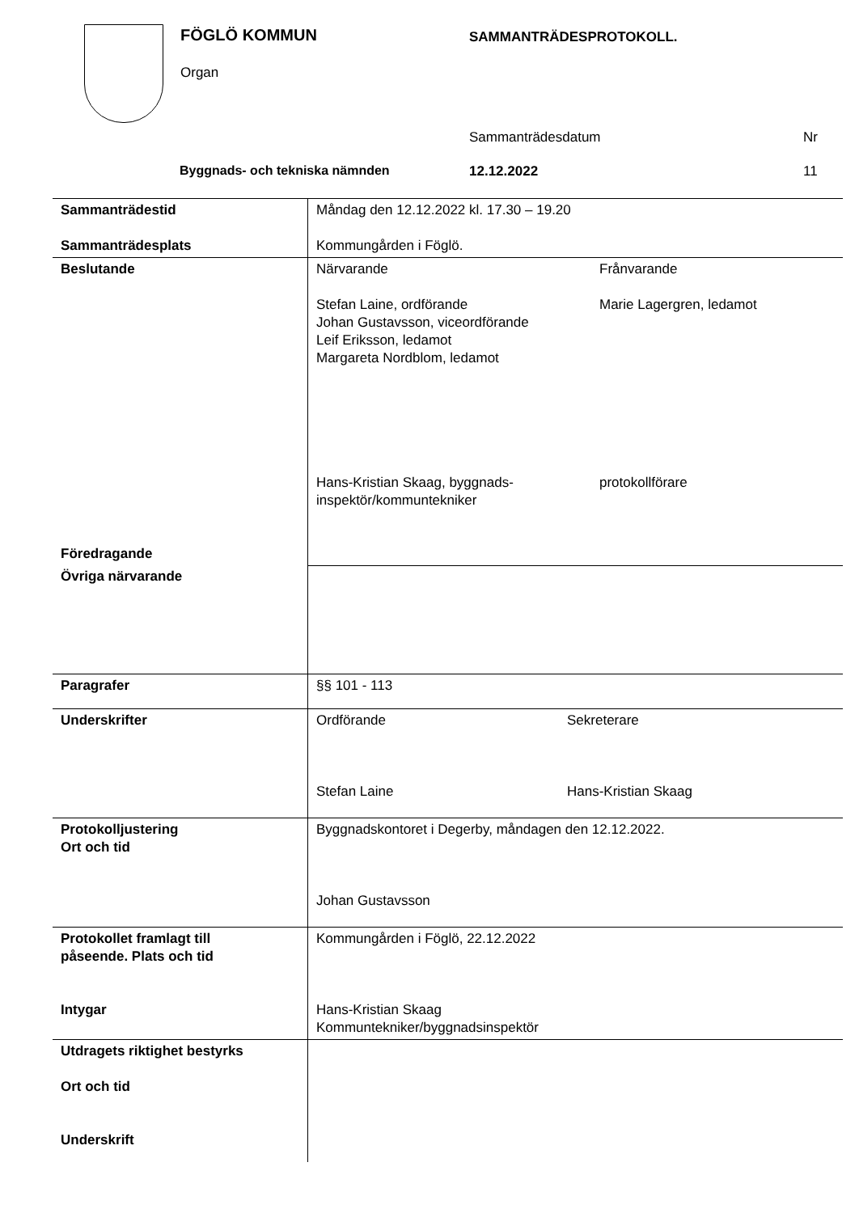FÖGLÖ KOMMUN
Organ
SAMMANTRÄDESPROTOKOLL.
Sammanträdesdatum Nr
Byggnads- och tekniska nämnden 12.12.2022 11
| Sammanträdestid Sammanträdesplats | Måndag den 12.12.2022 kl. 17.30 – 19.20 Kommungården i Föglö. |
| Beslutande Föredragande | Närvarande Stefan Laine, ordförande Johan Gustavsson, viceordförande Leif Eriksson, ledamot Margareta Nordblom, ledamot Hans-Kristian Skaag, byggnads- inspektör/kommuntekniker Frånvarande Marie Lagergren, ledamot protokollförare |
| Övriga närvarande | |
| Paragrafer | §§ 101 - 113 |
| Underskrifter | Ordförande Stefan Laine Sekreterare Hans-Kristian Skaag |
| Protokolljustering Ort och tid | Byggnadskontoret i Degerby, måndagen den 12.12.2022. Johan Gustavsson |
| Protokollet framlagt till påseende. Plats och tid Intygar | Kommungården i Föglö, 22.12.2022 Hans-Kristian Skaag Kommuntekniker/byggnadsinspektör |
| Utdragets riktighet bestyrks Ort och tid Underskrift | |